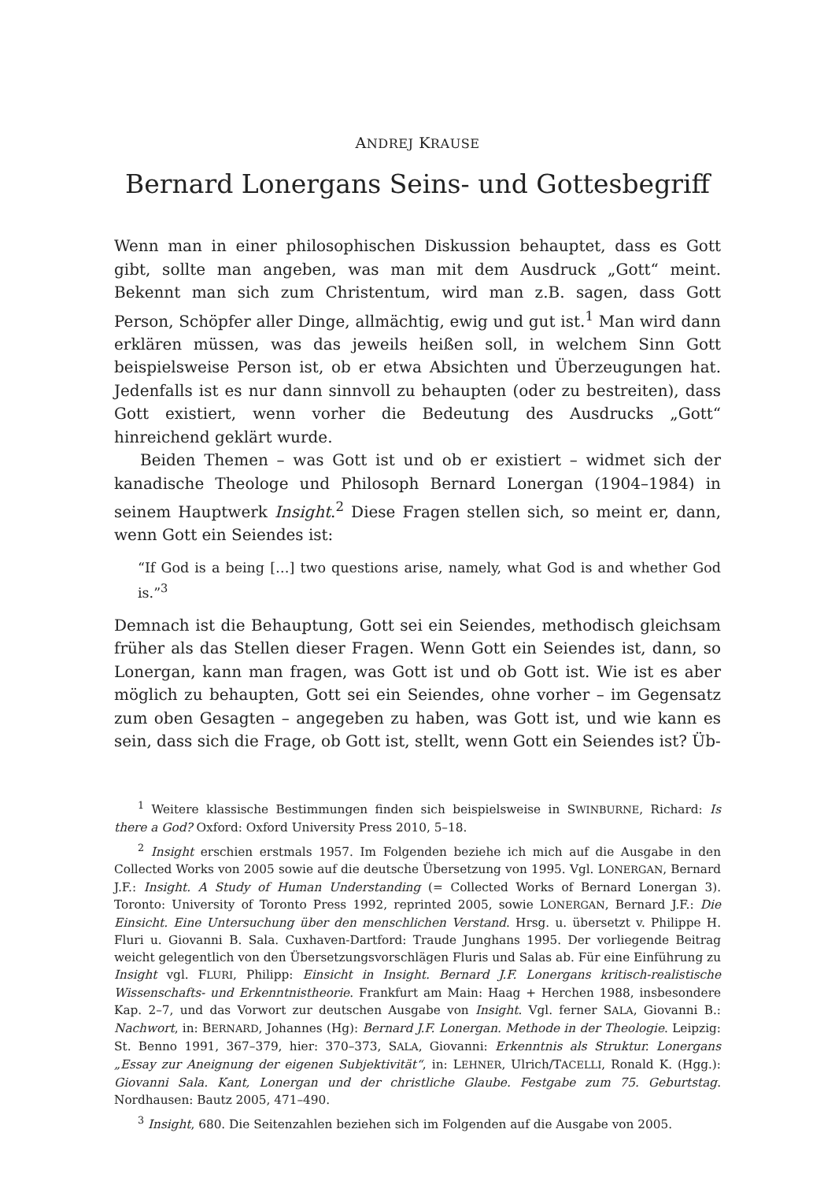ANDREJ KRAUSE
Bernard Lonergans Seins- und Gottesbegriff
Wenn man in einer philosophischen Diskussion behauptet, dass es Gott gibt, sollte man angeben, was man mit dem Ausdruck „Gott“ meint. Bekennt man sich zum Christentum, wird man z.B. sagen, dass Gott Person, Schöpfer aller Dinge, allmächtig, ewig und gut ist.<sup>1</sup> Man wird dann erklären müssen, was das jeweils heißen soll, in welchem Sinn Gott beispielsweise Person ist, ob er etwa Absichten und Überzeugungen hat. Jedenfalls ist es nur dann sinnvoll zu behaupten (oder zu bestreiten), dass Gott existiert, wenn vorher die Bedeutung des Ausdrucks „Gott“ hinreichend geklärt wurde.
Beiden Themen – was Gott ist und ob er existiert – widmet sich der kanadische Theologe und Philosoph Bernard Lonergan (1904–1984) in seinem Hauptwerk Insight.<sup>2</sup> Diese Fragen stellen sich, so meint er, dann, wenn Gott ein Seiendes ist:
“If God is a being […] two questions arise, namely, what God is and whether God is.”<sup>3</sup>
Demnach ist die Behauptung, Gott sei ein Seiendes, methodisch gleichsam früher als das Stellen dieser Fragen. Wenn Gott ein Seiendes ist, dann, so Lonergan, kann man fragen, was Gott ist und ob Gott ist. Wie ist es aber möglich zu behaupten, Gott sei ein Seiendes, ohne vorher – im Gegensatz zum oben Gesagten – angegeben zu haben, was Gott ist, und wie kann es sein, dass sich die Frage, ob Gott ist, stellt, wenn Gott ein Seiendes ist? Üb-
<sup>1</sup> Weitere klassische Bestimmungen finden sich beispielsweise in SWINBURNE, Richard: Is there a God? Oxford: Oxford University Press 2010, 5–18.
<sup>2</sup> Insight erschien erstmals 1957. Im Folgenden beziehe ich mich auf die Ausgabe in den Collected Works von 2005 sowie auf die deutsche Übersetzung von 1995. Vgl. LONERGAN, Bernard J.F.: Insight. A Study of Human Understanding (= Collected Works of Bernard Lonergan 3). Toronto: University of Toronto Press 1992, reprinted 2005, sowie LONERGAN, Bernard J.F.: Die Einsicht. Eine Untersuchung über den menschlichen Verstand. Hrsg. u. übersetzt v. Philippe H. Fluri u. Giovanni B. Sala. Cuxhaven-Dartford: Traude Junghans 1995. Der vorliegende Beitrag weicht gelegentlich von den Übersetzungsvorschlägen Fluris und Salas ab. Für eine Einführung zu Insight vgl. FLURI, Philipp: Einsicht in Insight. Bernard J.F. Lonergans kritisch-realistische Wissenschafts- und Erkenntnistheorie. Frankfurt am Main: Haag + Herchen 1988, insbesondere Kap. 2–7, und das Vorwort zur deutschen Ausgabe von Insight. Vgl. ferner SALA, Giovanni B.: Nachwort, in: BERNARD, Johannes (Hg): Bernard J.F. Lonergan. Methode in der Theologie. Leipzig: St. Benno 1991, 367–379, hier: 370–373, SALA, Giovanni: Erkenntnis als Struktur. Lonergans „Essay zur Aneignung der eigenen Subjektivität“, in: LEHNER, Ulrich/TACELLI, Ronald K. (Hgg.): Giovanni Sala. Kant, Lonergan und der christliche Glaube. Festgabe zum 75. Geburtstag. Nordhausen: Bautz 2005, 471–490.
<sup>3</sup> Insight, 680. Die Seitenzahlen beziehen sich im Folgenden auf die Ausgabe von 2005.